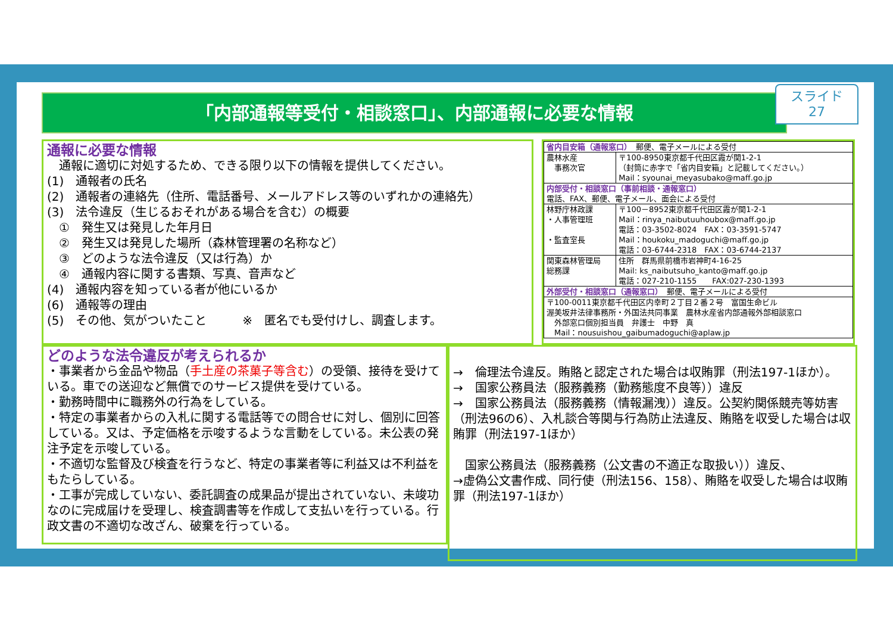「内部通報等受付・相談窓口」、内部通報に必要な情報
スライド
27
通報に必要な情報
　通報に適切に対処するため、できる限り以下の情報を提供してください。
(1)　通報者の氏名
(2)　通報者の連絡先（住所、電話番号、メールアドレス等のいずれかの連絡先）
(3)　法令違反（生じるおそれがある場合を含む）の概要
　①　発生又は発見した年月日
　②　発生又は発見した場所（森林管理署の名称など）
　③　どのような法令違反（又は行為）か
　④　通報内容に関する書類、写真、音声など
(4)　通報内容を知っている者が他にいるか
(6)　通報等の理由
(5)　その他、気がついたこと　　　※　匿名でも受付けし、調査します。
| 省内目安箱（通報窓口） 郵便、電子メールによる受付 | |
| 農林水産 事務次官 | 〒100-8950東京都千代田区霞が関1-2-1 （封筒に赤字で「省内目安箱」と記載してください。） Mail：syounai_meyasubako@maff.go.jp |
| 内部受付・相談窓口（事前相談・通報窓口） 電話、FAX、郵便、電子メール、面会による受付 | |
| 林野庁林政課 ・人事管理班 ・監査室長 | 〒100－8952東京都千代田区霞が関1-2-1 Mail：rinya_naibutuuhoubox@maff.go.jp 電話：03-3502-8024 FAX：03-3591-5747 Mail：houkoku_madoguchi@maff.go.jp 電話：03-6744-2318 FAX：03-6744-2137 |
| 関東森林管理局 総務課 | 住所 群馬県前橋市岩神町4-16-25 Mail: ks_naibutsuho_kanto@maff.go.jp 電話：027-210-1155 FAX:027-230-1393 |
| 外部受付・相談窓口（通報窓口） 郵便、電子メールによる受付 | |
| 〒100-0011東京都千代田区内幸町２丁目２番２号 富国生命ビル 渥美坂井法律事務所・外国法共同事業 農林水産省内部通報外部相談窓口 外部窓口個別担当員 弁護士 中野 真 Mail：nousuishou_gaibumadoguchi@aplaw.jp | |
どのような法令違反が考えられるか
・事業者から金品や物品（手土産の茶菓子等含む）の受領、接待を受けている。車での送迎など無償でのサービス提供を受けている。
・勤務時間中に職務外の行為をしている。
・特定の事業者からの入札に関する電話等での問合せに対し、個別に回答している。又は、予定価格を示唆するような言動をしている。未公表の発注予定を示唆している。
・不適切な監督及び検査を行うなど、特定の事業者等に利益又は不利益をもたらしている。
・工事が完成していない、委託調査の成果品が提出されていない、未竣功なのに完成届けを受理し、検査調書等を作成して支払いを行っている。行政文書の不適切な改ざん、破棄を行っている。
→　倫理法令違反。賄賂と認定された場合は収賄罪（刑法197-1ほか）。
→　国家公務員法（服務義務（勤務態度不良等））違反
→　国家公務員法（服務義務（情報漏洩））違反。公契約関係競売等妨害（刑法96の6）、入札談合等関与行為防止法違反、賄賂を収受した場合は収賄罪（刑法197-1ほか）
　国家公務員法（服務義務（公文書の不適正な取扱い））違反、
→虚偽公文書作成、同行使（刑法156、158）、賄賂を収受した場合は収賄罪（刑法197-1ほか）